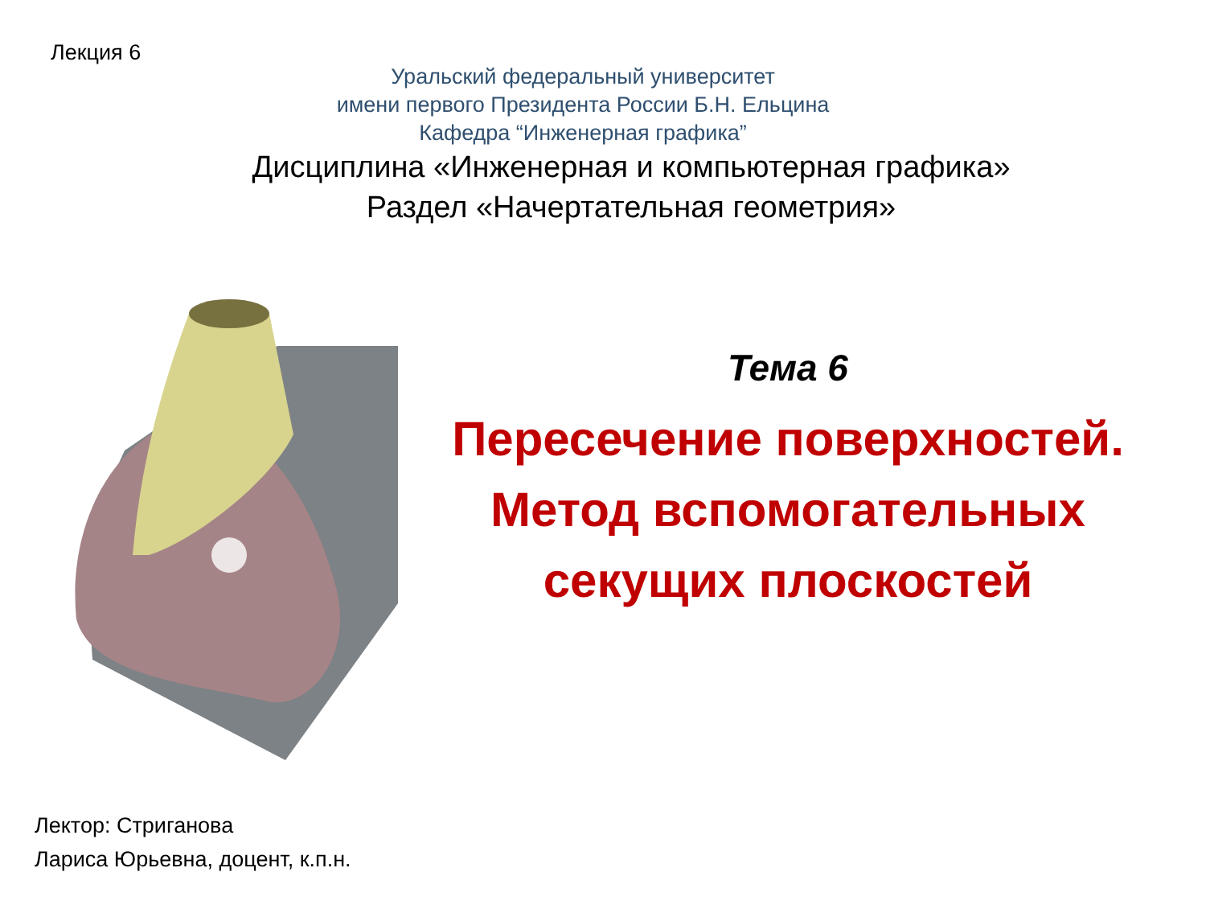Лекция 6
Уральский федеральный университет
имени первого Президента России Б.Н. Ельцина
Кафедра “Инженерная графика”
Дисциплина «Инженерная и компьютерная графика»
Раздел «Начертательная геометрия»
Тема 6
Пересечение поверхностей.
Метод вспомогательных
секущих плоскостей
Лектор: Стриганова
Лариса Юрьевна, доцент, к.п.н.